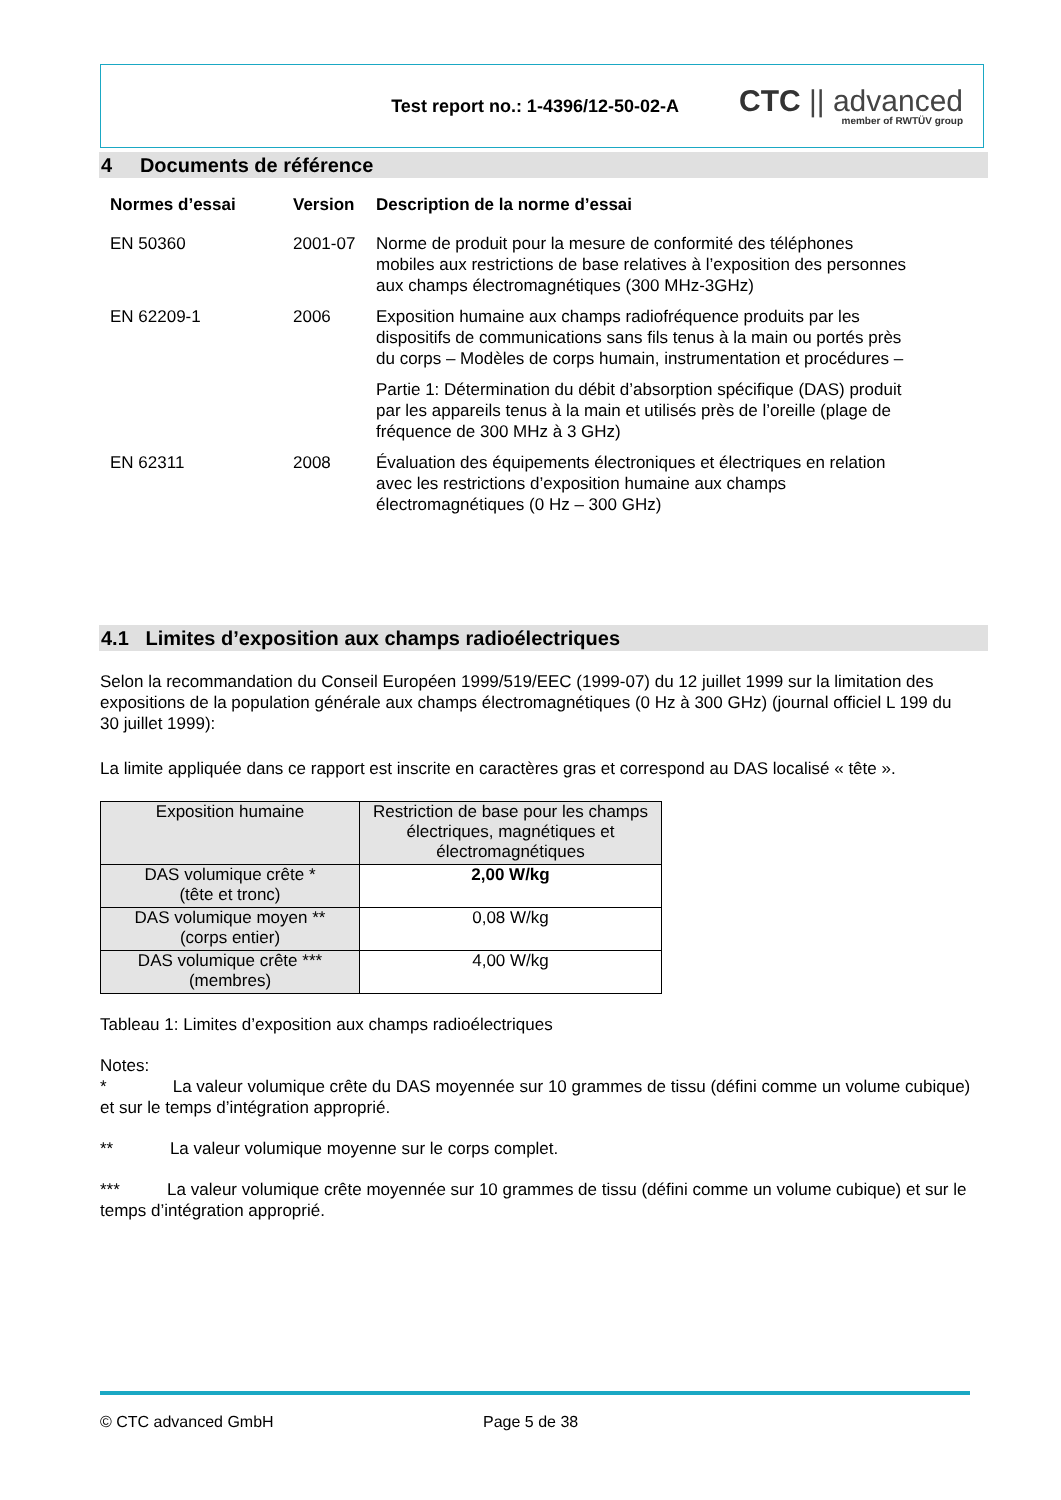Test report no.: 1-4396/12-50-02-A
CTC || advanced
member of RWTÜV group
4 Documents de référence
| Normes d’essai | Version | Description de la norme d’essai |
| --- | --- | --- |
| EN 50360 | 2001-07 | Norme de produit pour la mesure de conformité des téléphones mobiles aux restrictions de base relatives à l’exposition des personnes aux champs électromagnétiques (300 MHz-3GHz) |
| EN 62209-1 | 2006 | Exposition humaine aux champs radiofréquence produits par les dispositifs de communications sans fils tenus à la main ou portés près du corps – Modèles de corps humain, instrumentation et procédures – Partie 1: Détermination du débit d’absorption spécifique (DAS) produit par les appareils tenus à la main et utilisés près de l’oreille (plage de fréquence de 300 MHz à 3 GHz) |
| EN 62311 | 2008 | Évaluation des équipements électroniques et électriques en relation avec les restrictions d’exposition humaine aux champs électromagnétiques (0 Hz – 300 GHz) |
4.1 Limites d’exposition aux champs radioélectriques
Selon la recommandation du Conseil Européen 1999/519/EEC (1999-07) du 12 juillet 1999 sur la limitation des expositions de la population générale aux champs électromagnétiques (0 Hz à 300 GHz) (journal officiel L 199 du 30 juillet 1999):
La limite appliquée dans ce rapport est inscrite en caractères gras et correspond au DAS localisé « tête ».
| Exposition humaine | Restriction de base pour les champs électriques, magnétiques et électromagnétiques |
| DAS volumique crête * (tête et tronc) | 2,00 W/kg |
| DAS volumique moyen ** (corps entier) | 0,08 W/kg |
| DAS volumique crête *** (membres) | 4,00 W/kg |
Tableau 1: Limites d’exposition aux champs radioélectriques
Notes:
* La valeur volumique crête du DAS moyennée sur 10 grammes de tissu (défini comme un volume cubique) et sur le temps d’intégration approprié.
** La valeur volumique moyenne sur le corps complet.
*** La valeur volumique crête moyennée sur 10 grammes de tissu (défini comme un volume cubique) et sur le temps d’intégration approprié.
© CTC advanced GmbH Page 5 de 38